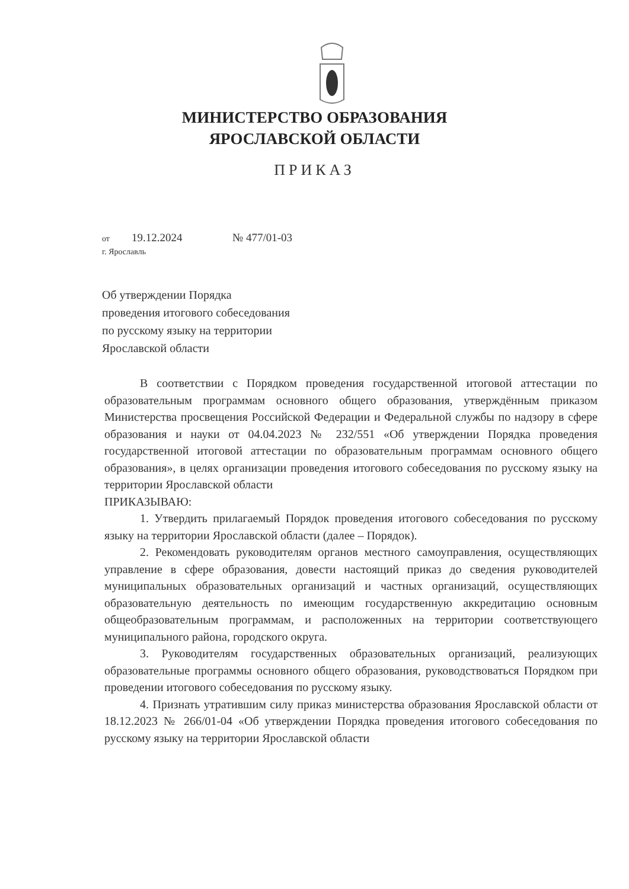МИНИСТЕРСТВО ОБРАЗОВАНИЯ
ЯРОСЛАВСКОЙ ОБЛАСТИ
ПРИКАЗ
от 19.12.2024 № 477/01-03
г. Ярославль
Об утверждении Порядка
проведения итогового собеседования
по русскому языку на территории
Ярославской области
В соответствии с Порядком проведения государственной итоговой аттестации по образовательным программам основного общего образования, утверждённым приказом Министерства просвещения Российской Федерации и Федеральной службы по надзору в сфере образования и науки от 04.04.2023 № 232/551 «Об утверждении Порядка проведения государственной итоговой аттестации по образовательным программам основного общего образования», в целях организации проведения итогового собеседования по русскому языку на территории Ярославской области
ПРИКАЗЫВАЮ:
1. Утвердить прилагаемый Порядок проведения итогового собеседования по русскому языку на территории Ярославской области (далее – Порядок).
2. Рекомендовать руководителям органов местного самоуправления, осуществляющих управление в сфере образования, довести настоящий приказ до сведения руководителей муниципальных образовательных организаций и частных организаций, осуществляющих образовательную деятельность по имеющим государственную аккредитацию основным общеобразовательным программам, и расположенных на территории соответствующего муниципального района, городского округа.
3. Руководителям государственных образовательных организаций, реализующих образовательные программы основного общего образования, руководствоваться Порядком при проведении итогового собеседования по русскому языку.
4. Признать утратившим силу приказ министерства образования Ярославской области от 18.12.2023 № 266/01-04 «Об утверждении Порядка проведения итогового собеседования по русскому языку на территории Ярославской области